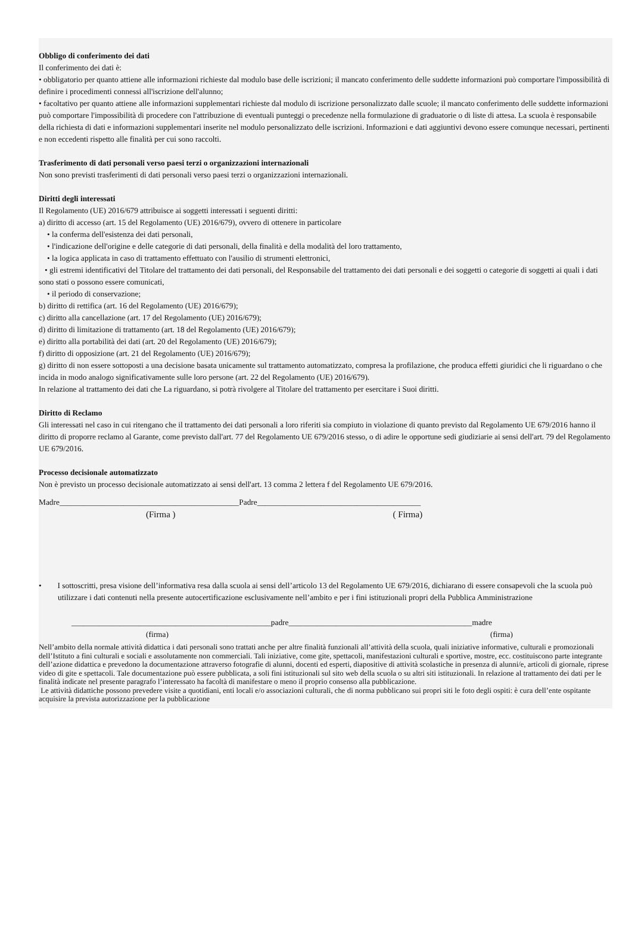Obbligo di conferimento dei dati
Il conferimento dei dati è:
• obbligatorio per quanto attiene alle informazioni richieste dal modulo base delle iscrizioni; il mancato conferimento delle suddette informazioni può comportare l'impossibilità di definire i procedimenti connessi all'iscrizione dell'alunno;
• facoltativo per quanto attiene alle informazioni supplementari richieste dal modulo di iscrizione personalizzato dalle scuole; il mancato conferimento delle suddette informazioni può comportare l'impossibilità di procedere con l'attribuzione di eventuali punteggi o precedenze nella formulazione di graduatorie o di liste di attesa. La scuola è responsabile della richiesta di dati e informazioni supplementari inserite nel modulo personalizzato delle iscrizioni. Informazioni e dati aggiuntivi devono essere comunque necessari, pertinenti e non eccedenti rispetto alle finalità per cui sono raccolti.
Trasferimento di dati personali verso paesi terzi o organizzazioni internazionali
Non sono previsti trasferimenti di dati personali verso paesi terzi o organizzazioni internazionali.
Diritti degli interessati
Il Regolamento (UE) 2016/679 attribuisce ai soggetti interessati i seguenti diritti:
a) diritto di accesso (art. 15 del Regolamento (UE) 2016/679), ovvero di ottenere in particolare
• la conferma dell'esistenza dei dati personali,
• l'indicazione dell'origine e delle categorie di dati personali, della finalità e della modalità del loro trattamento,
• la logica applicata in caso di trattamento effettuato con l'ausilio di strumenti elettronici,
• gli estremi identificativi del Titolare del trattamento dei dati personali, del Responsabile del trattamento dei dati personali e dei soggetti o categorie di soggetti ai quali i dati sono stati o possono essere comunicati,
• il periodo di conservazione;
b) diritto di rettifica (art. 16 del Regolamento (UE) 2016/679);
c) diritto alla cancellazione (art. 17 del Regolamento (UE) 2016/679);
d) diritto di limitazione di trattamento (art. 18 del Regolamento (UE) 2016/679);
e) diritto alla portabilità dei dati (art. 20 del Regolamento (UE) 2016/679);
f) diritto di opposizione (art. 21 del Regolamento (UE) 2016/679);
g) diritto di non essere sottoposti a una decisione basata unicamente sul trattamento automatizzato, compresa la profilazione, che produca effetti giuridici che li riguardano o che incida in modo analogo significativamente sulle loro persone (art. 22 del Regolamento (UE) 2016/679).
In relazione al trattamento dei dati che La riguardano, si potrà rivolgere al Titolare del trattamento per esercitare i Suoi diritti.
Diritto di Reclamo
Gli interessati nel caso in cui ritengano che il trattamento dei dati personali a loro riferiti sia compiuto in violazione di quanto previsto dal Regolamento UE 679/2016 hanno il diritto di proporre reclamo al Garante, come previsto dall'art. 77 del Regolamento UE 679/2016 stesso, o di adire le opportune sedi giudiziarie ai sensi dell'art. 79 del Regolamento UE 679/2016.
Processo decisionale automatizzato
Non è previsto un processo decisionale automatizzato ai sensi dell'art. 13 comma 2 lettera f del Regolamento UE 679/2016.
Madre_____________________________________________Padre_________________________________________
(Firma ) ( Firma)
• I sottoscritti, presa visione dell’informativa resa dalla scuola ai sensi dell’articolo 13 del Regolamento UE 679/2016, dichiarano di essere consapevoli che la scuola può utilizzare i dati contenuti nella presente autocertificazione esclusivamente nell’ambito e per i fini istituzionali propri della Pubblica Amministrazione
__________________________________________________padre______________________________________________madre
(firma) (firma)
Nell’ambito della normale attività didattica i dati personali sono trattati anche per altre finalità funzionali all’attività della scuola, quali iniziative informative, culturali e promozionali dell’Istituto a fini culturali e sociali e assolutamente non commerciali. Tali iniziative, come gite, spettacoli, manifestazioni culturali e sportive, mostre, ecc. costituiscono parte integrante dell’azione didattica e prevedono la documentazione attraverso fotografie di alunni, docenti ed esperti, diapositive di attività scolastiche in presenza di alunni/e, articoli di giornale, riprese video di gite e spettacoli. Tale documentazione può essere pubblicata, a soli fini istituzionali sul sito web della scuola o su altri siti istituzionali. In relazione al trattamento dei dati per le finalità indicate nel presente paragrafo l’interessato ha facoltà di manifestare o meno il proprio consenso alla pubblicazione.
Le attività didattiche possono prevedere visite a quotidiani, enti locali e/o associazioni culturali, che di norma pubblicano sui propri siti le foto degli ospiti: è cura dell’ente ospitante acquisire la prevista autorizzazione per la pubblicazione